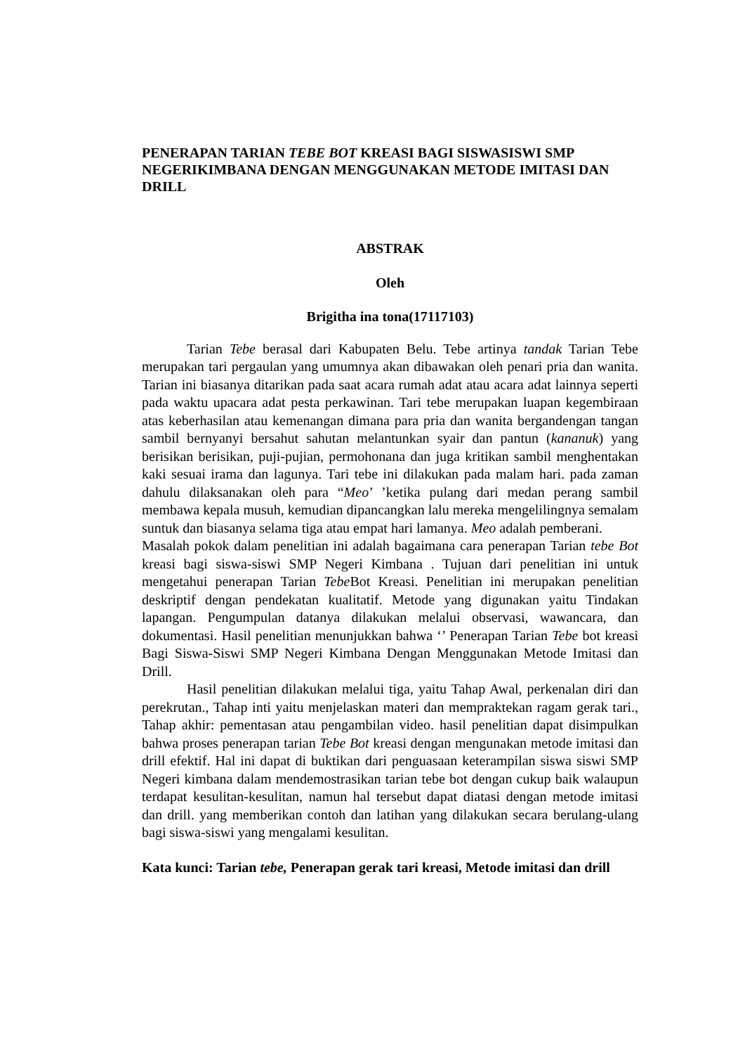PENERAPAN TARIAN TEBE BOT KREASI BAGI SISWASISWI SMP NEGERIKIMBANA DENGAN MENGGUNAKAN METODE IMITASI DAN DRILL
ABSTRAK
Oleh
Brigitha ina tona(17117103)
Tarian Tebe berasal dari Kabupaten Belu. Tebe artinya tandak Tarian Tebe merupakan tari pergaulan yang umumnya akan dibawakan oleh penari pria dan wanita. Tarian ini biasanya ditarikan pada saat acara rumah adat atau acara adat lainnya seperti pada waktu upacara adat pesta perkawinan. Tari tebe merupakan luapan kegembiraan atas keberhasilan atau kemenangan dimana para pria dan wanita bergandengan tangan sambil bernyanyi bersahut sahutan melantunkan syair dan pantun (kananuk) yang berisikan berisikan, puji-pujian, permohonana dan juga kritikan sambil menghentakan kaki sesuai irama dan lagunya. Tari tebe ini dilakukan pada malam hari. pada zaman dahulu dilaksanakan oleh para “Meo’ ’ketika pulang dari medan perang sambil membawa kepala musuh, kemudian dipancangkan lalu mereka mengelilingnya semalam suntuk dan biasanya selama tiga atau empat hari lamanya. Meo adalah pemberani.
Masalah pokok dalam penelitian ini adalah bagaimana cara penerapan Tarian tebe Bot kreasi bagi siswa-siswi SMP Negeri Kimbana . Tujuan dari penelitian ini untuk mengetahui penerapan Tarian Tebe Bot Kreasi. Penelitian ini merupakan penelitian deskriptif dengan pendekatan kualitatif. Metode yang digunakan yaitu Tindakan lapangan. Pengumpulan datanya dilakukan melalui observasi, wawancara, dan dokumentasi. Hasil penelitian menunjukkan bahwa ‘’ Penerapan Tarian Tebe bot kreasi Bagi Siswa-Siswi SMP Negeri Kimbana Dengan Menggunakan Metode Imitasi dan Drill.
Hasil penelitian dilakukan melalui tiga, yaitu Tahap Awal, perkenalan diri dan perekrutan., Tahap inti yaitu menjelaskan materi dan mempraktekan ragam gerak tari., Tahap akhir: pementasan atau pengambilan video. hasil penelitian dapat disimpulkan bahwa proses penerapan tarian Tebe Bot kreasi dengan mengunakan metode imitasi dan drill efektif. Hal ini dapat di buktikan dari penguasaan keterampilan siswa siswi SMP Negeri kimbana dalam mendemostrasikan tarian tebe bot dengan cukup baik walaupun terdapat kesulitan-kesulitan, namun hal tersebut dapat diatasi dengan metode imitasi dan drill. yang memberikan contoh dan latihan yang dilakukan secara berulang-ulang bagi siswa-siswi yang mengalami kesulitan.
Kata kunci: Tarian tebe, Penerapan gerak tari kreasi, Metode imitasi dan drill